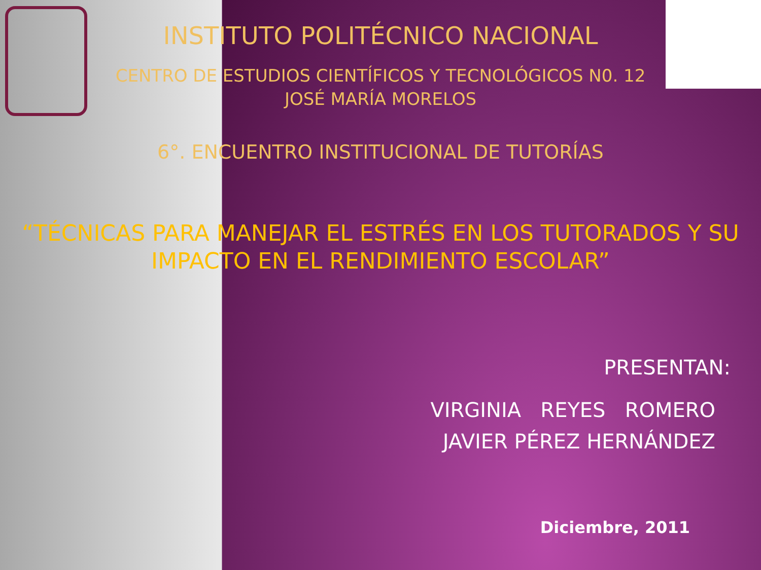INSTITUTO POLITÉCNICO NACIONAL
CENTRO DE ESTUDIOS CIENTÍFICOS Y TECNOLÓGICOS N0. 12
JOSÉ MARÍA MORELOS
6°. ENCUENTRO INSTITUCIONAL DE TUTORÍAS
“TÉCNICAS PARA MANEJAR EL ESTRÉS EN LOS TUTORADOS Y SU
IMPACTO EN EL RENDIMIENTO ESCOLAR”
PRESENTAN:
VIRGINIA REYES ROMERO
JAVIER PÉREZ HERNÁNDEZ
Diciembre, 2011